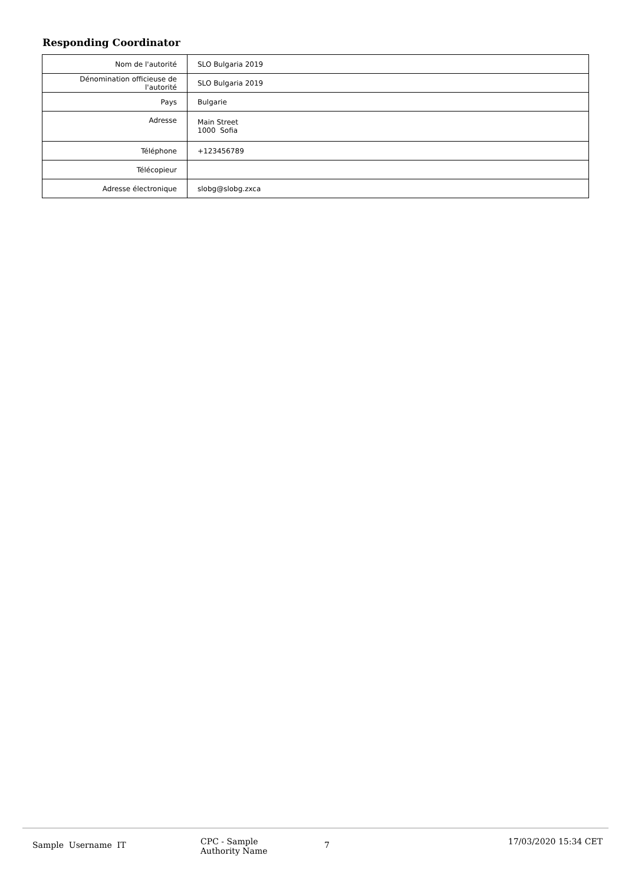Responding Coordinator
| Nom de l'autorité | SLO Bulgaria 2019 |
| Dénomination officieuse de l'autorité | SLO Bulgaria 2019 |
| Pays | Bulgarie |
| Adresse | Main Street 1000 Sofia |
| Téléphone | +123456789 |
| Télécopieur | |
| Adresse électronique | slobg@slobg.zxca |
Sample Username IT
CPC - Sample
Authority Name
7
17/03/2020 15:34 CET